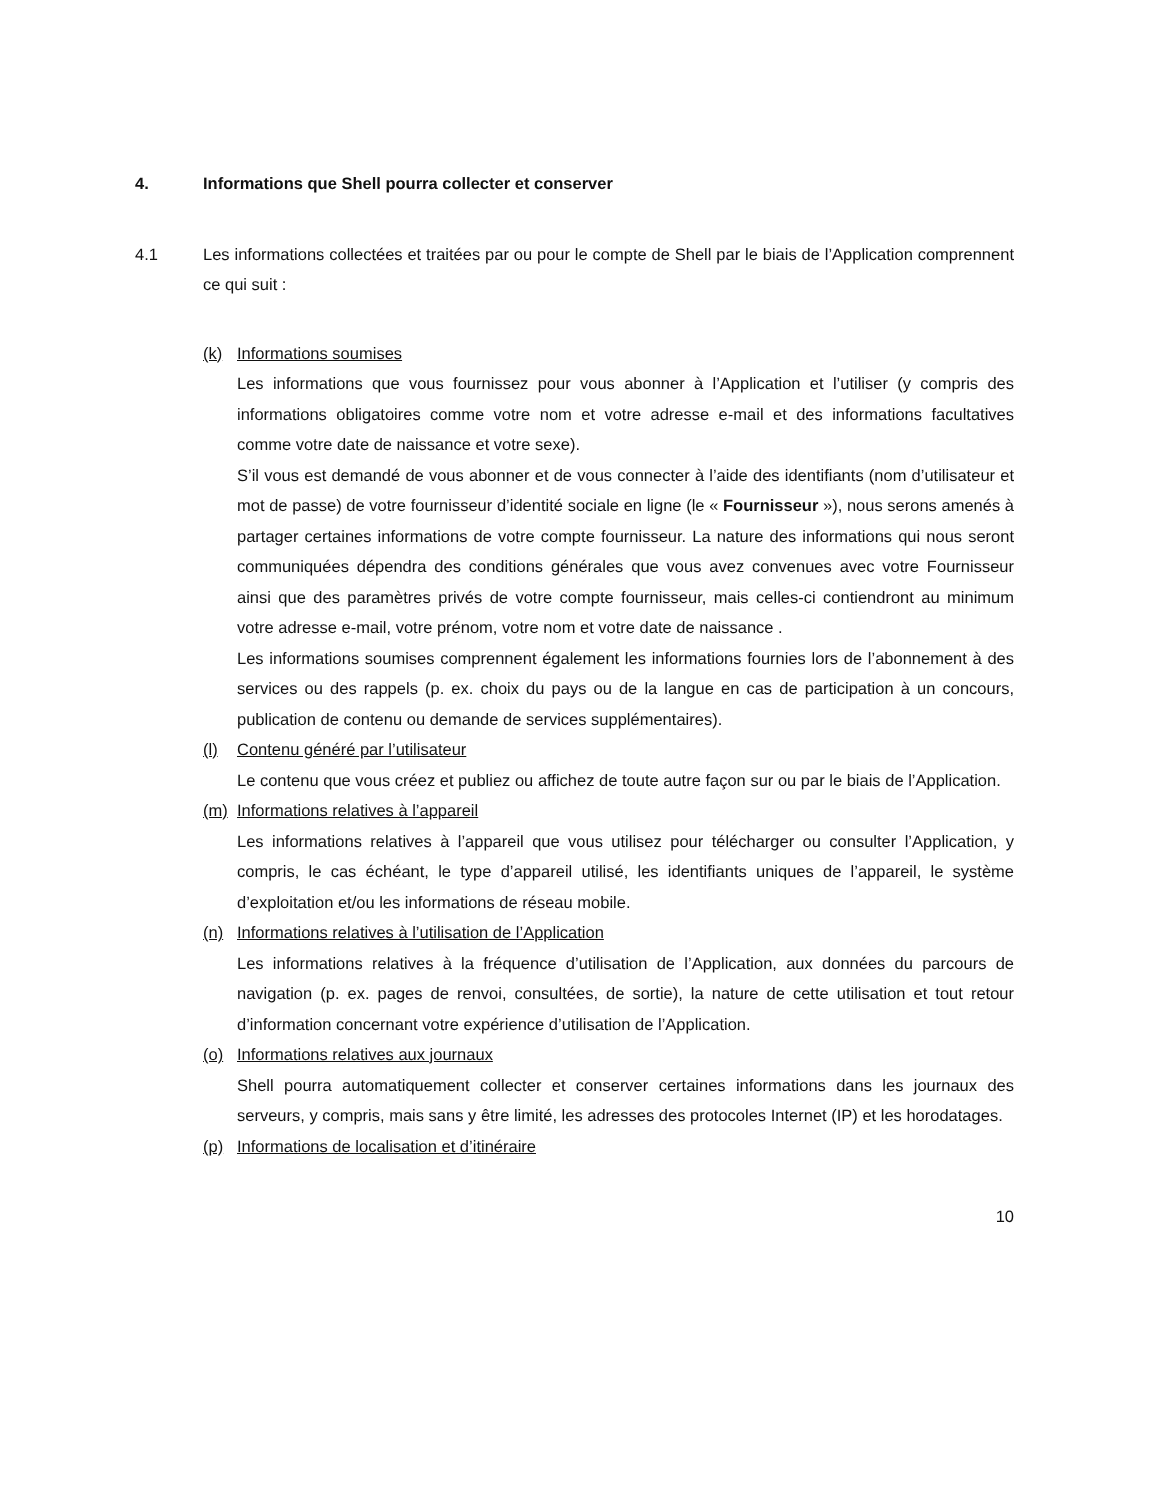4. Informations que Shell pourra collecter et conserver
4.1 Les informations collectées et traitées par ou pour le compte de Shell par le biais de l’Application comprennent ce qui suit :
(k) Informations soumises
Les informations que vous fournissez pour vous abonner à l’Application et l’utiliser (y compris des informations obligatoires comme votre nom et votre adresse e-mail et des informations facultatives comme votre date de naissance et votre sexe).
S’il vous est demandé de vous abonner et de vous connecter à l’aide des identifiants (nom d’utilisateur et mot de passe) de votre fournisseur d’identité sociale en ligne (le « Fournisseur »), nous serons amenés à partager certaines informations de votre compte fournisseur. La nature des informations qui nous seront communiquées dépendra des conditions générales que vous avez convenues avec votre Fournisseur ainsi que des paramètres privés de votre compte fournisseur, mais celles-ci contiendront au minimum votre adresse e-mail, votre prénom, votre nom et votre date de naissance .
Les informations soumises comprennent également les informations fournies lors de l’abonnement à des services ou des rappels (p. ex. choix du pays ou de la langue en cas de participation à un concours, publication de contenu ou demande de services supplémentaires).
(l) Contenu généré par l’utilisateur
Le contenu que vous créez et publiez ou affichez de toute autre façon sur ou par le biais de l’Application.
(m) Informations relatives à l’appareil
Les informations relatives à l’appareil que vous utilisez pour télécharger ou consulter l’Application, y compris, le cas échéant, le type d’appareil utilisé, les identifiants uniques de l’appareil, le système d’exploitation et/ou les informations de réseau mobile.
(n) Informations relatives à l’utilisation de l’Application
Les informations relatives à la fréquence d’utilisation de l’Application, aux données du parcours de navigation (p. ex. pages de renvoi, consultées, de sortie), la nature de cette utilisation et tout retour d’information concernant votre expérience d’utilisation de l’Application.
(o) Informations relatives aux journaux
Shell pourra automatiquement collecter et conserver certaines informations dans les journaux des serveurs, y compris, mais sans y être limité, les adresses des protocoles Internet (IP) et les horodatages.
(p) Informations de localisation et d’itinéraire
10